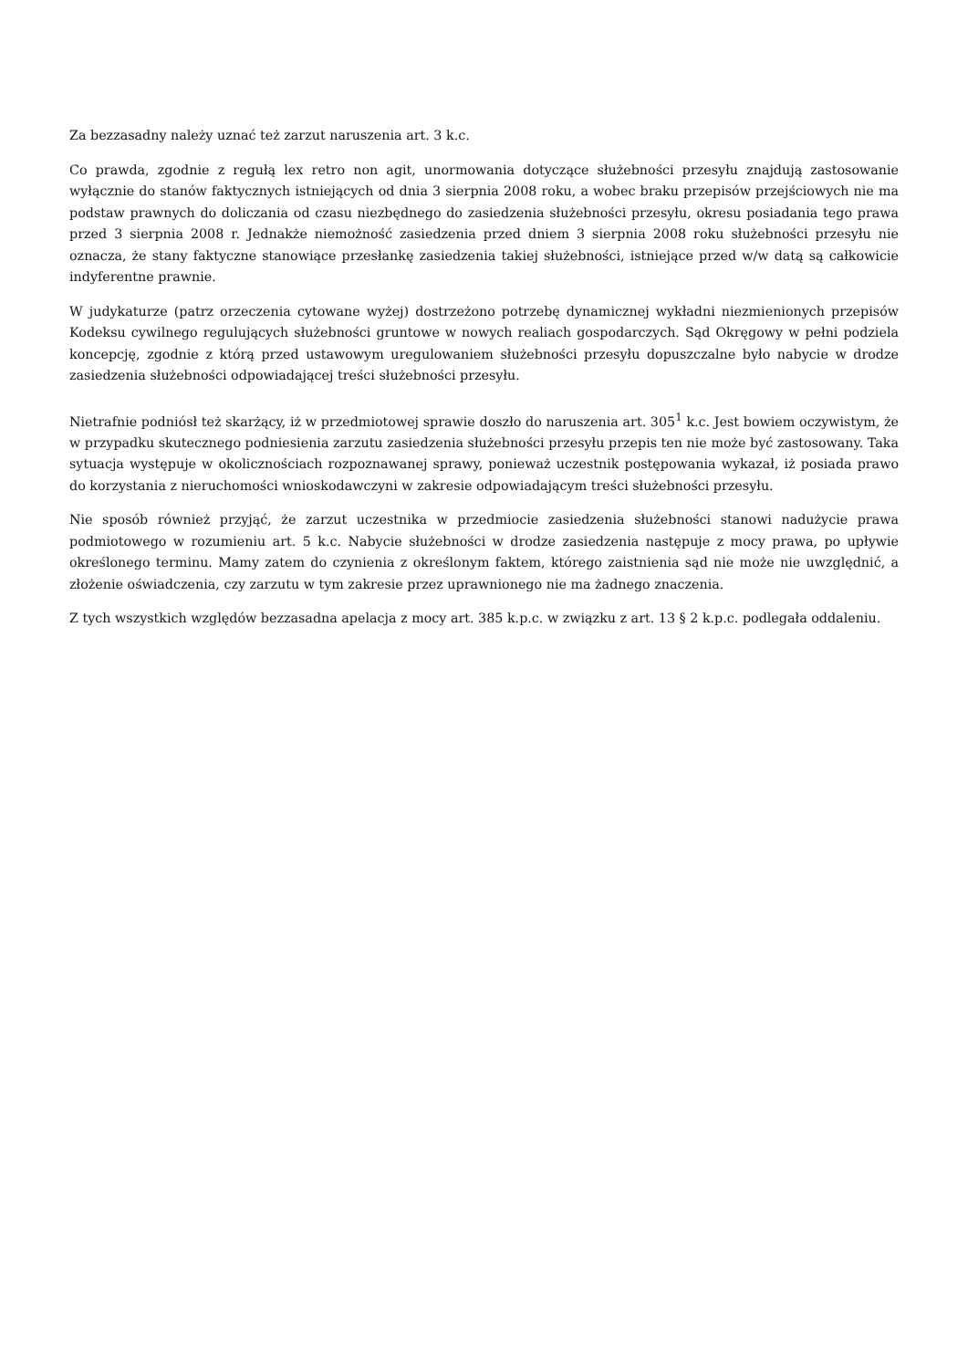Za bezzasadny należy uznać też zarzut naruszenia art. 3 k.c.
Co prawda, zgodnie z regułą lex retro non agit, unormowania dotyczące służebności przesyłu znajdują zastosowanie wyłącznie do stanów faktycznych istniejących od dnia 3 sierpnia 2008 roku, a wobec braku przepisów przejściowych nie ma podstaw prawnych do doliczania od czasu niezbędnego do zasiedzenia służebności przesyłu, okresu posiadania tego prawa przed 3 sierpnia 2008 r. Jednakże niemożność zasiedzenia przed dniem 3 sierpnia 2008 roku służebności przesyłu nie oznacza, że stany faktyczne stanowiące przesłankę zasiedzenia takiej służebności, istniejące przed w/w datą są całkowicie indyferentne prawnie.
W judykaturze (patrz orzeczenia cytowane wyżej) dostrzeżono potrzebę dynamicznej wykładni niezmienionych przepisów Kodeksu cywilnego regulujących służebności gruntowe w nowych realiach gospodarczych. Sąd Okręgowy w pełni podziela koncepcję, zgodnie z którą przed ustawowym uregulowaniem służebności przesyłu dopuszczalne było nabycie w drodze zasiedzenia służebności odpowiadającej treści służebności przesyłu.
Nietrafnie podniósł też skarżący, iż w przedmiotowej sprawie doszło do naruszenia art. 305<sup>1</sup> k.c. Jest bowiem oczywistym, że w przypadku skutecznego podniesienia zarzutu zasiedzenia służebności przesyłu przepis ten nie może być zastosowany. Taka sytuacja występuje w okolicznościach rozpoznawanej sprawy, ponieważ uczestnik postępowania wykazał, iż posiada prawo do korzystania z nieruchomości wnioskodawczyni w zakresie odpowiadającym treści służebności przesyłu.
Nie sposób również przyjąć, że zarzut uczestnika w przedmiocie zasiedzenia służebności stanowi nadużycie prawa podmiotowego w rozumieniu art. 5 k.c. Nabycie służebności w drodze zasiedzenia następuje z mocy prawa, po upływie określonego terminu. Mamy zatem do czynienia z określonym faktem, którego zaistnienia sąd nie może nie uwzględnić, a złożenie oświadczenia, czy zarzutu w tym zakresie przez uprawnionego nie ma żadnego znaczenia.
Z tych wszystkich względów bezzasadna apelacja z mocy art. 385 k.p.c. w związku z art. 13 § 2 k.p.c. podlegała oddaleniu.